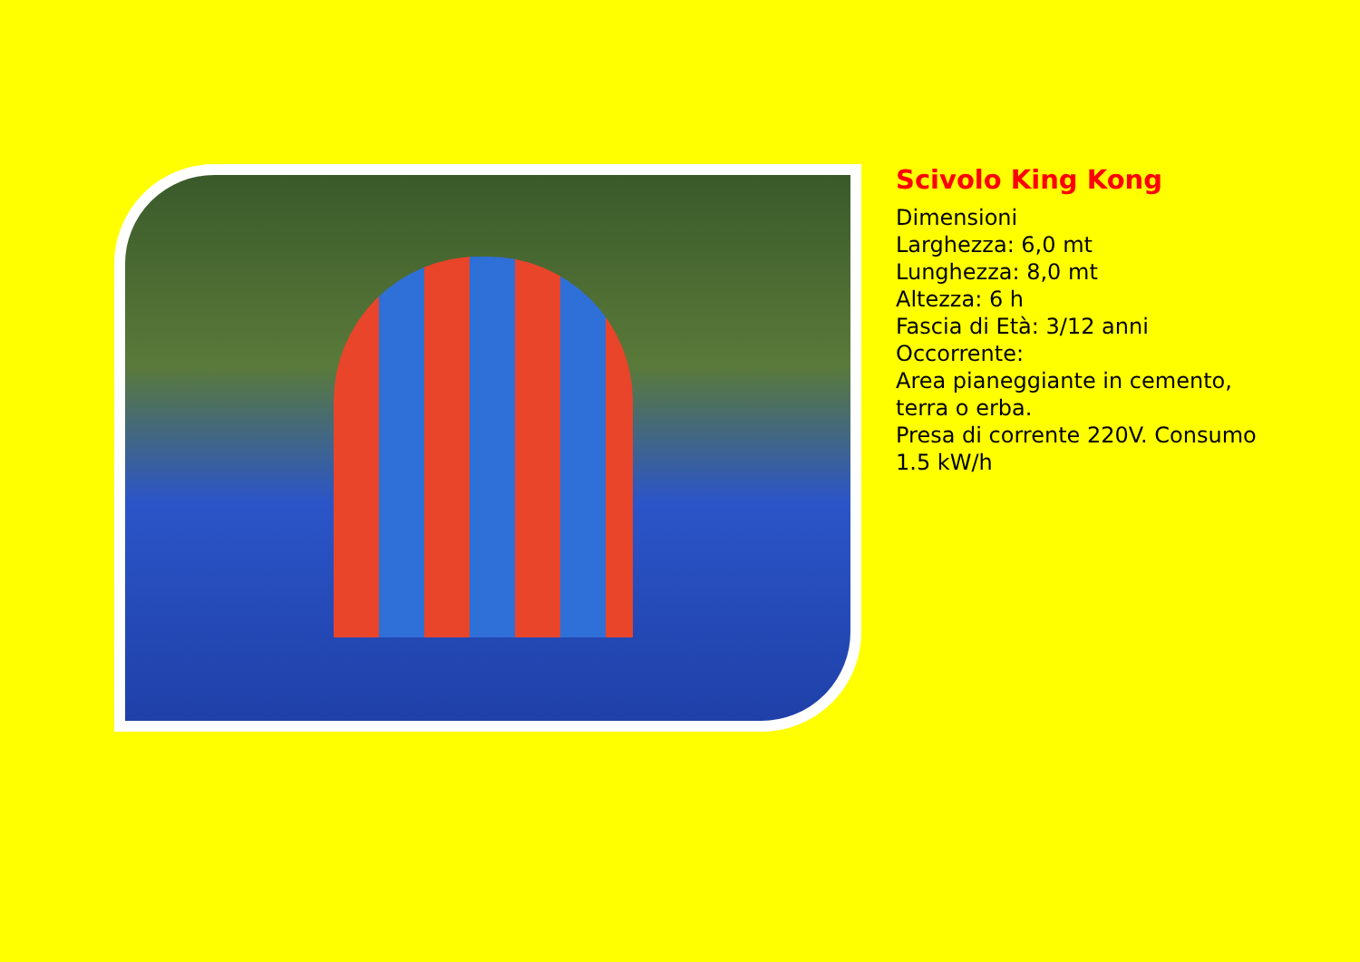Scivolo King Kong
Dimensioni
Larghezza: 6,0 mt
Lunghezza: 8,0 mt
Altezza: 6 h
Fascia di Età: 3/12 anni
Occorrente:
Area pianeggiante in cemento,
terra o erba.
Presa di corrente 220V. Consumo
1.5 kW/h